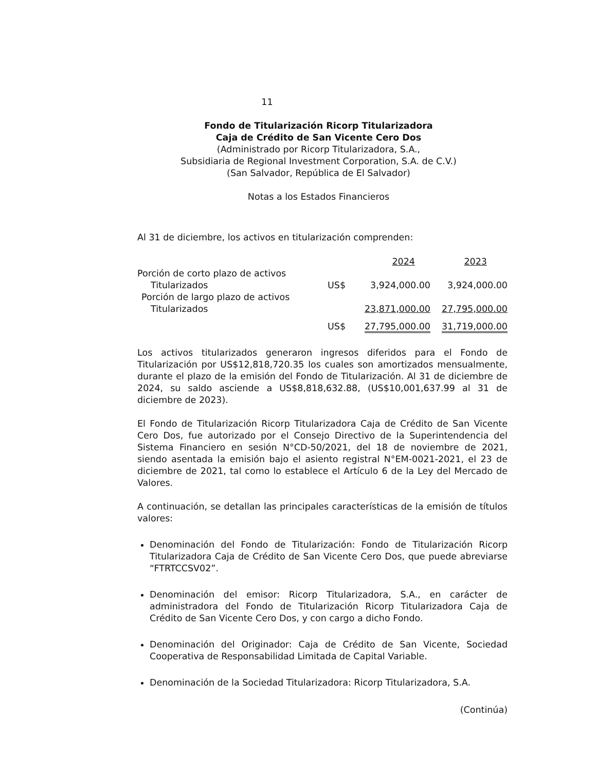11
Fondo de Titularización Ricorp Titularizadora
Caja de Crédito de San Vicente Cero Dos
(Administrado por Ricorp Titularizadora, S.A.,
Subsidiaria de Regional Investment Corporation, S.A. de C.V.)
(San Salvador, República de El Salvador)
Notas a los Estados Financieros
Al 31 de diciembre, los activos en titularización comprenden:
| | | 2024 | 2023 |
| Porción de corto plazo de activos | | | |
| Titularizados | US$ | 3,924,000.00 | 3,924,000.00 |
| Porción de largo plazo de activos | | | |
| Titularizados | | 23,871,000.00 | 27,795,000.00 |
| | US$ | 27,795,000.00 | 31,719,000.00 |
Los activos titularizados generaron ingresos diferidos para el Fondo de Titularización por US$12,818,720.35 los cuales son amortizados mensualmente, durante el plazo de la emisión del Fondo de Titularización. Al 31 de diciembre de 2024, su saldo asciende a US$8,818,632.88, (US$10,001,637.99 al 31 de diciembre de 2023).
El Fondo de Titularización Ricorp Titularizadora Caja de Crédito de San Vicente Cero Dos, fue autorizado por el Consejo Directivo de la Superintendencia del Sistema Financiero en sesión N°CD-50/2021, del 18 de noviembre de 2021, siendo asentada la emisión bajo el asiento registral N°EM-0021-2021, el 23 de diciembre de 2021, tal como lo establece el Artículo 6 de la Ley del Mercado de Valores.
A continuación, se detallan las principales características de la emisión de títulos valores:
Denominación del Fondo de Titularización: Fondo de Titularización Ricorp Titularizadora Caja de Crédito de San Vicente Cero Dos, que puede abreviarse “FTRTCCSV02”.
Denominación del emisor: Ricorp Titularizadora, S.A., en carácter de administradora del Fondo de Titularización Ricorp Titularizadora Caja de Crédito de San Vicente Cero Dos, y con cargo a dicho Fondo.
Denominación del Originador: Caja de Crédito de San Vicente, Sociedad Cooperativa de Responsabilidad Limitada de Capital Variable.
Denominación de la Sociedad Titularizadora: Ricorp Titularizadora, S.A.
(Continúa)